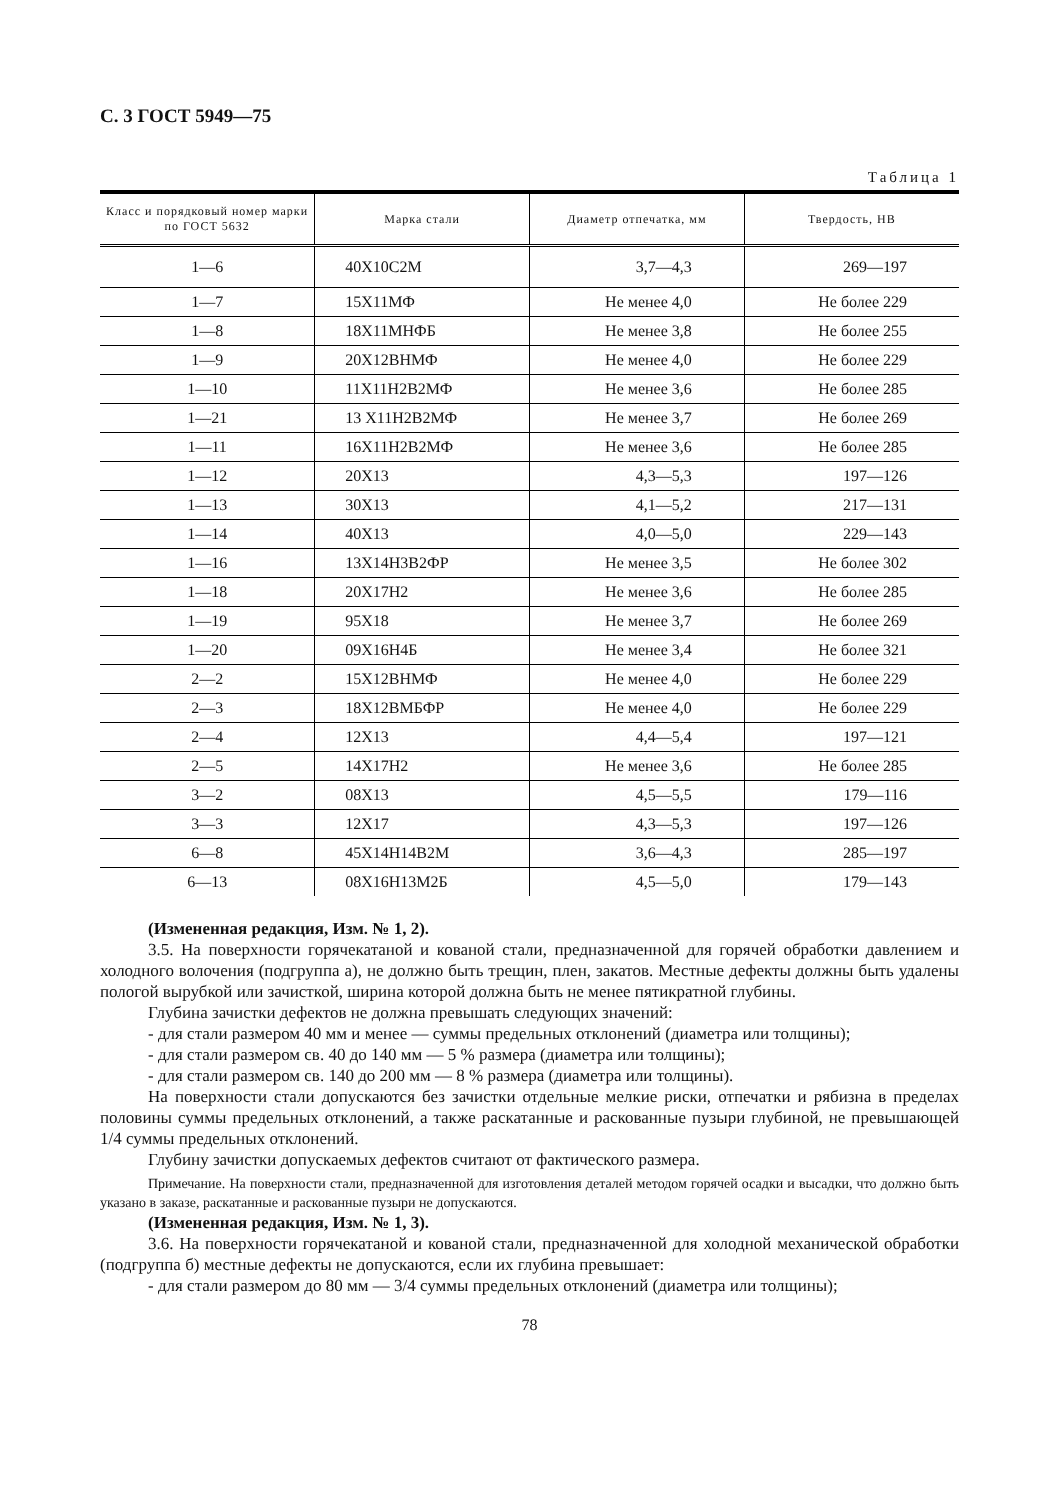С. 3 ГОСТ 5949—75
Таблица 1
| Класс и порядковый номер марки по ГОСТ 5632 | Марка стали | Диаметр отпечатка, мм | Твердость, НВ |
| --- | --- | --- | --- |
| 1—6 | 40Х10С2М | 3,7—4,3 | 269—197 |
| 1—7 | 15Х11МФ | Не менее 4,0 | Не более 229 |
| 1—8 | 18Х11МНФБ | Не менее 3,8 | Не более 255 |
| 1—9 | 20Х12ВНМФ | Не менее 4,0 | Не более 229 |
| 1—10 | 11Х11Н2В2МФ | Не менее 3,6 | Не более 285 |
| 1—21 | 13 Х11Н2В2МФ | Не менее 3,7 | Не более 269 |
| 1—11 | 16Х11Н2В2МФ | Не менее 3,6 | Не более 285 |
| 1—12 | 20Х13 | 4,3—5,3 | 197—126 |
| 1—13 | 30Х13 | 4,1—5,2 | 217—131 |
| 1—14 | 40Х13 | 4,0—5,0 | 229—143 |
| 1—16 | 13Х14Н3В2ФР | Не менее 3,5 | Не более 302 |
| 1—18 | 20Х17Н2 | Не менее 3,6 | Не более 285 |
| 1—19 | 95Х18 | Не менее 3,7 | Не более 269 |
| 1—20 | 09Х16Н4Б | Не менее 3,4 | Не более 321 |
| 2—2 | 15Х12ВНМФ | Не менее 4,0 | Не более 229 |
| 2—3 | 18Х12ВМБФР | Не менее 4,0 | Не более 229 |
| 2—4 | 12Х13 | 4,4—5,4 | 197—121 |
| 2—5 | 14Х17Н2 | Не менее 3,6 | Не более 285 |
| 3—2 | 08Х13 | 4,5—5,5 | 179—116 |
| 3—3 | 12Х17 | 4,3—5,3 | 197—126 |
| 6—8 | 45Х14Н14В2М | 3,6—4,3 | 285—197 |
| 6—13 | 08Х16Н13М2Б | 4,5—5,0 | 179—143 |
(Измененная редакция, Изм. № 1, 2).
3.5. На поверхности горячекатаной и кованой стали, предназначенной для горячей обработки давлением и холодного волочения (подгруппа а), не должно быть трещин, плен, закатов. Местные дефекты должны быть удалены пологой вырубкой или зачисткой, ширина которой должна быть не менее пятикратной глубины.
Глубина зачистки дефектов не должна превышать следующих значений:
- для стали размером 40 мм и менее — суммы предельных отклонений (диаметра или толщины);
- для стали размером св. 40 до 140 мм — 5 % размера (диаметра или толщины);
- для стали размером св. 140 до 200 мм — 8 % размера (диаметра или толщины).
На поверхности стали допускаются без зачистки отдельные мелкие риски, отпечатки и рябизна в пределах половины суммы предельных отклонений, а также раскатанные и раскованные пузыри глубиной, не превышающей 1/4 суммы предельных отклонений.
Глубину зачистки допускаемых дефектов считают от фактического размера.
Примечание. На поверхности стали, предназначенной для изготовления деталей методом горячей осадки и высадки, что должно быть указано в заказе, раскатанные и раскованные пузыри не допускаются.
(Измененная редакция, Изм. № 1, 3).
3.6. На поверхности горячекатаной и кованой стали, предназначенной для холодной механической обработки (подгруппа б) местные дефекты не допускаются, если их глубина превышает:
- для стали размером до 80 мм — 3/4 суммы предельных отклонений (диаметра или толщины);
78